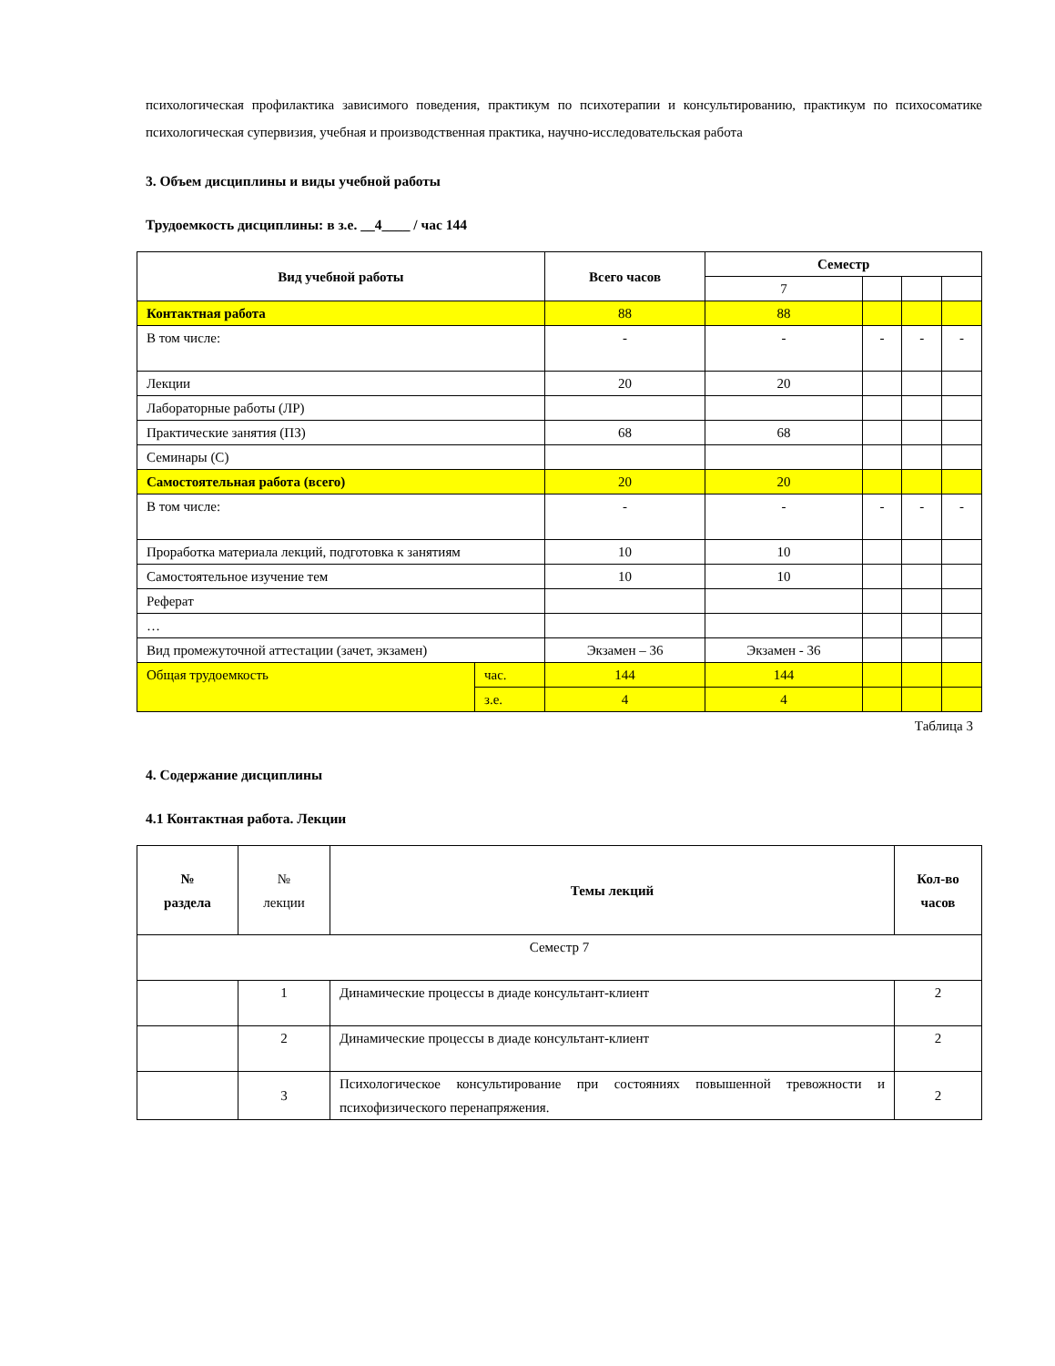психологическая профилактика зависимого поведения, практикум по психотерапии и консультированию, практикум по психосоматике психологическая супервизия, учебная и производственная практика, научно-исследовательская работа
3. Объем дисциплины и виды учебной работы
Трудоемкость дисциплины: в з.е. __4____ / час 144
| Вид учебной работы | | Всего часов | Семестр | | | |
| --- | --- | --- | --- | --- | --- | --- |
| | | | 7 | | | |
| Контактная работа | | 88 | 88 | | | |
| В том числе: | | - | - | - | - | - |
| Лекции | | 20 | 20 | | | |
| Лабораторные работы (ЛР) | | | | | | |
| Практические занятия (ПЗ) | | 68 | 68 | | | |
| Семинары (С) | | | | | | |
| Самостоятельная работа (всего) | | 20 | 20 | | | |
| В том числе: | | - | - | - | - | - |
| Проработка материала лекций, подготовка к занятиям | | 10 | 10 | | | |
| Самостоятельное изучение тем | | 10 | 10 | | | |
| Реферат | | | | | | |
| … | | | | | | |
| Вид промежуточной аттестации (зачет, экзамен) | | Экзамен – 36 | Экзамен - 36 | | | |
| Общая трудоемкость | час. | 144 | 144 | | | |
| | з.е. | 4 | 4 | | | |
Таблица 3
4. Содержание дисциплины
4.1 Контактная работа. Лекции
| № раздела | № лекции | Темы лекций | Кол-во часов |
| Семестр 7 | | | |
| | 1 | Динамические процессы в диаде консультант-клиент | 2 |
| | 2 | Динамические процессы в диаде консультант-клиент | 2 |
| | 3 | Психологическое консультирование при состояниях повышенной тревожности и психофизического перенапряжения. | 2 |